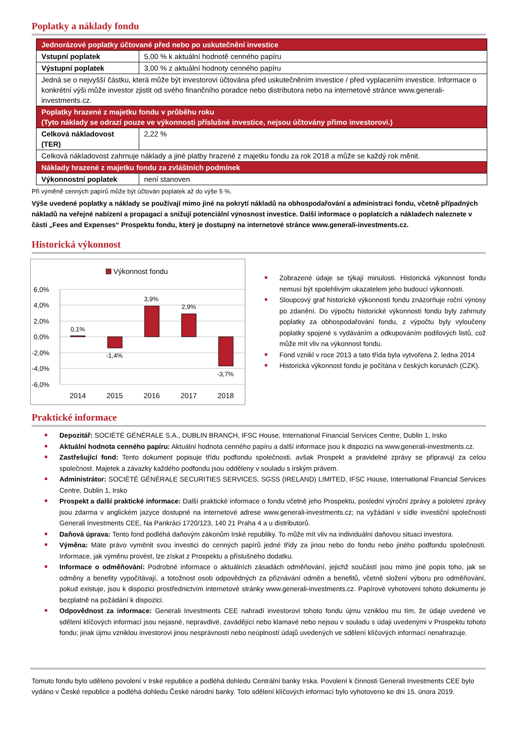Poplatky a náklady fondu
| Jednorázové poplatky účtované před nebo po uskutečnění investice | |
| Vstupní poplatek | 5,00 % k aktuální hodnotě cenného papíru |
| Výstupní poplatek | 3,00 % z aktuální hodnoty cenného papíru |
| Jedná se o nejvyšší částku, která může být investorovi účtována před uskutečněním investice / před vyplacením investice. Informace o konkrétní výši může investor zjistit od svého finančního poradce nebo distributora nebo na internetové stránce www.generali-investments.cz. | |
| Poplatky hrazené z majetku fondu v průběhu roku (Tyto náklady se odrazí pouze ve výkonnosti příslušné investice, nejsou účtovány přímo investorovi.) | |
| Celková nákladovost (TER) | 2,22 % |
| Celková nákladovost zahrnuje náklady a jiné platby hrazené z majetku fondu za rok 2018 a může se každý rok měnit. | |
| Náklady hrazené z majetku fondu za zvláštních podmínek | |
| Výkonnostní poplatek | není stanoven |
Při výměně cenných papírů může být účtován poplatek až do výše 5 %.
Výše uvedené poplatky a náklady se používají mimo jiné na pokrytí nákladů na obhospodařování a administraci fondu, včetně případných nákladů na veřejné nabízení a propagaci a snižují potenciální výnosnost investice. Další informace o poplatcích a nákladech naleznete v části „Fees and Expenses“ Prospektu fondu, který je dostupný na internetové stránce www.generali-investments.cz.
Historická výkonnost
Výkonnost fondu
6,0%
4,0%
2,0%
0,0%
-2,0%
-4,0%
-6,0%
0,1%
-1,4%
3,9%
2,9%
-3,7%
2014
2015
2016
2017
2018
Zobrazené údaje se týkají minulosti. Historická výkonnost fondu nemusí být spolehlivým ukazatelem jeho budoucí výkonnosti.
Sloupcový graf historické výkonnosti fondu znázorňuje roční výnosy po zdanění. Do výpočtu historické výkonnosti fondu byly zahrnuty poplatky za obhospodařování fondu, z výpočtu byly vyloučeny poplatky spojené s vydáváním a odkupováním podílových listů, což může mít vliv na výkonnost fondu.
Fond vznikl v roce 2013 a tato třída byla vytvořena 2. ledna 2014
Historická výkonnost fondu je počítána v českých korunách (CZK).
Praktické informace
Depozitář: SOCIÉTÉ GÉNÉRALE S.A., DUBLIN BRANCH, IFSC House, International Financial Services Centre, Dublin 1, Irsko
Aktuální hodnota cenného papíru: Aktuální hodnota cenného papíru a další informace jsou k dispozici na www.generali-investments.cz.
Zastřešující fond: Tento dokument popisuje třídu podfondu společnosti, avšak Prospekt a pravidelné zprávy se připravují za celou společnost. Majetek a závazky každého podfondu jsou odděleny v souladu s irským právem.
Administrátor: SOCIÉTÉ GÉNÉRALE SECURITIES SERVICES, SGSS (IRELAND) LIMITED, IFSC House, International Financial Services Centre, Dublin 1, Irsko
Prospekt a další praktické informace: Další praktické informace o fondu včetně jeho Prospektu, poslední výroční zprávy a pololetní zprávy jsou zdarma v anglickém jazyce dostupné na internetové adrese www.generali-investments.cz; na vyžádání v sídle investiční společnosti Generali Investments CEE, Na Pankráci 1720/123, 140 21 Praha 4 a u distributorů.
Daňová úprava: Tento fond podléhá daňovým zákonům Irské republiky. To může mít vliv na individuální daňovou situaci investora.
Výměna: Máte právo vyměnit svou investici do cenných papírů jedné třídy za jinou nebo do fondu nebo jiného podfondu společnosti. Informace, jak výměnu provést, lze získat z Prospektu a příslušného dodatku.
Informace o odměňování: Podrobné informace o aktuálních zásadách odměňování, jejichž součástí jsou mimo jiné popis toho, jak se odměny a benefity vypočítávají, a totožnost osob odpovědných za přiznávání odměn a benefitů, včetně složení výboru pro odměňování, pokud existuje, jsou k dispozici prostřednictvím internetové stránky www.generali-investments.cz. Papírové vyhotovení tohoto dokumentu je bezplatně na požádání k dispozici.
Odpovědnost za informace: Generali Investments CEE nahradí investorovi tohoto fondu újmu vzniklou mu tím, že údaje uvedené ve sdělení klíčových informací jsou nejasné, nepravdivé, zavádějící nebo klamavé nebo nejsou v souladu s údaji uvedenými v Prospektu tohoto fondu; jinak újmu vzniklou investorovi jinou nesprávností nebo neúplností údajů uvedených ve sdělení klíčových informací nenahrazuje.
Tomuto fondu bylo uděleno povolení v Irské republice a podléhá dohledu Centrální banky Irska. Povolení k činnosti Generali Investments CEE bylo vydáno v České republice a podléhá dohledu České národní banky. Toto sdělení klíčových informací bylo vyhotoveno ke dni 15. února 2019.